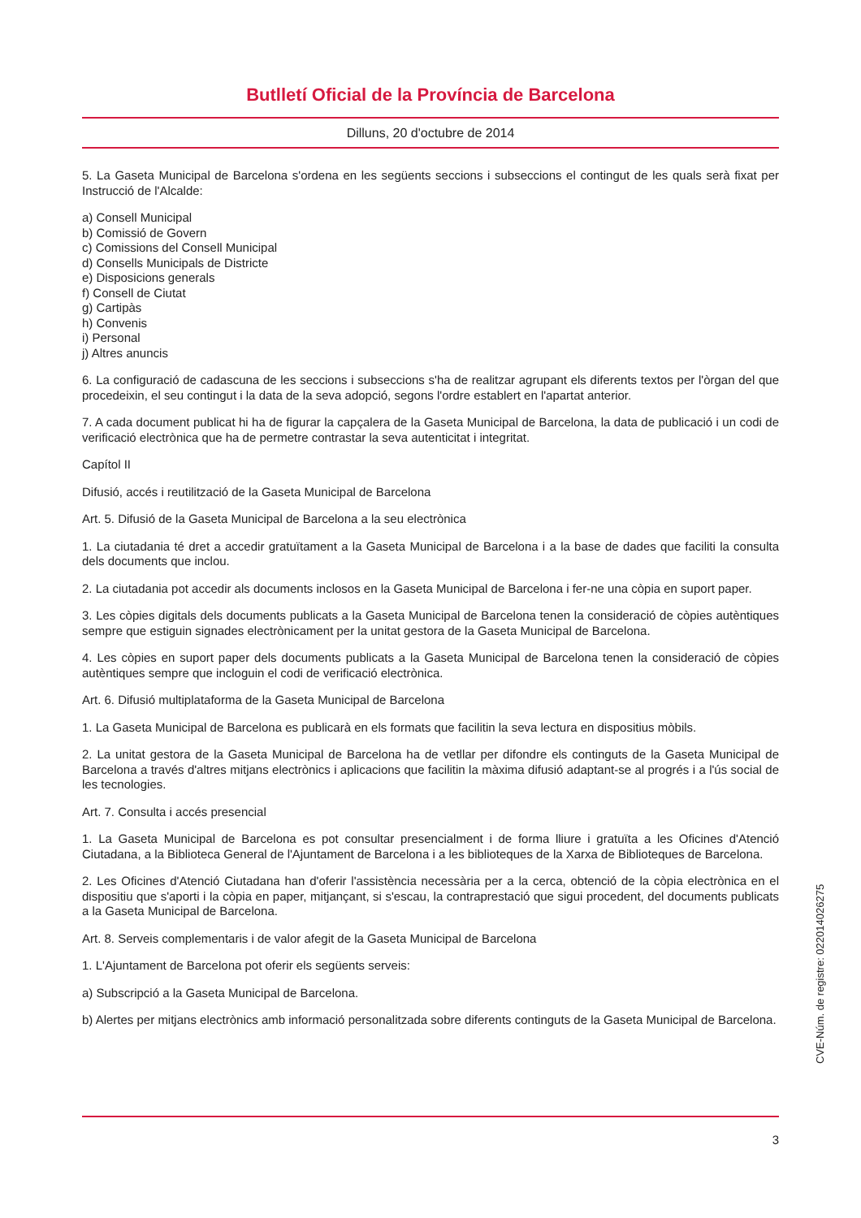Butlletí Oficial de la Província de Barcelona
Dilluns, 20 d'octubre de 2014
5. La Gaseta Municipal de Barcelona s'ordena en les següents seccions i subseccions el contingut de les quals serà fixat per Instrucció de l'Alcalde:
a) Consell Municipal
b) Comissió de Govern
c) Comissions del Consell Municipal
d) Consells Municipals de Districte
e) Disposicions generals
f) Consell de Ciutat
g) Cartipàs
h) Convenis
i) Personal
j) Altres anuncis
6. La configuració de cadascuna de les seccions i subseccions s'ha de realitzar agrupant els diferents textos per l'òrgan del que procedeixin, el seu contingut i la data de la seva adopció, segons l'ordre establert en l'apartat anterior.
7. A cada document publicat hi ha de figurar la capçalera de la Gaseta Municipal de Barcelona, la data de publicació i un codi de verificació electrònica que ha de permetre contrastar la seva autenticitat i integritat.
Capítol II
Difusió, accés i reutilització de la Gaseta Municipal de Barcelona
Art. 5. Difusió de la Gaseta Municipal de Barcelona a la seu electrònica
1. La ciutadania té dret a accedir gratuïtament a la Gaseta Municipal de Barcelona i a la base de dades que faciliti la consulta dels documents que inclou.
2. La ciutadania pot accedir als documents inclosos en la Gaseta Municipal de Barcelona i fer-ne una còpia en suport paper.
3. Les còpies digitals dels documents publicats a la Gaseta Municipal de Barcelona tenen la consideració de còpies autèntiques sempre que estiguin signades electrònicament per la unitat gestora de la Gaseta Municipal de Barcelona.
4. Les còpies en suport paper dels documents publicats a la Gaseta Municipal de Barcelona tenen la consideració de còpies autèntiques sempre que incloguin el codi de verificació electrònica.
Art. 6. Difusió multiplataforma de la Gaseta Municipal de Barcelona
1. La Gaseta Municipal de Barcelona es publicarà en els formats que facilitin la seva lectura en dispositius mòbils.
2. La unitat gestora de la Gaseta Municipal de Barcelona ha de vetllar per difondre els continguts de la Gaseta Municipal de Barcelona a través d'altres mitjans electrònics i aplicacions que facilitin la màxima difusió adaptant-se al progrés i a l'ús social de les tecnologies.
Art. 7. Consulta i accés presencial
1. La Gaseta Municipal de Barcelona es pot consultar presencialment i de forma lliure i gratuïta a les Oficines d'Atenció Ciutadana, a la Biblioteca General de l'Ajuntament de Barcelona i a les biblioteques de la Xarxa de Biblioteques de Barcelona.
2. Les Oficines d'Atenció Ciutadana han d'oferir l'assistència necessària per a la cerca, obtenció de la còpia electrònica en el dispositiu que s'aporti i la còpia en paper, mitjançant, si s'escau, la contraprestació que sigui procedent, del documents publicats a la Gaseta Municipal de Barcelona.
Art. 8. Serveis complementaris i de valor afegit de la Gaseta Municipal de Barcelona
1. L'Ajuntament de Barcelona pot oferir els següents serveis:
a) Subscripció a la Gaseta Municipal de Barcelona.
b) Alertes per mitjans electrònics amb informació personalitzada sobre diferents continguts de la Gaseta Municipal de Barcelona.
CVE-Núm. de registre: 022014026275
3